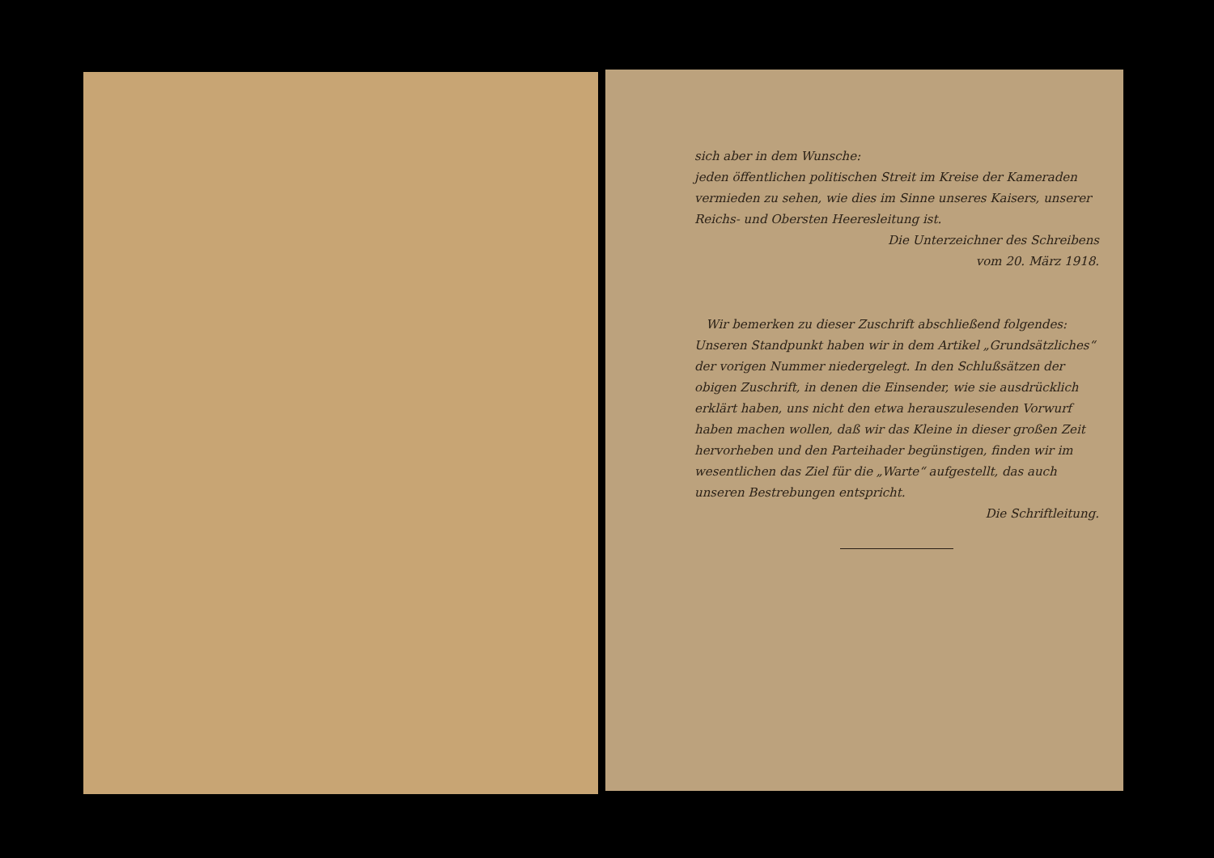sich aber in dem Wunsche:
jeden öffentlichen politischen Streit im Kreise der Kameraden vermieden zu sehen, wie dies im Sinne unseres Kaisers, unserer Reichs- und Obersten Heeresleitung ist.
Die Unterzeichner des Schreibens
vom 20. März 1918.
Wir bemerken zu dieser Zuschrift abschließend folgendes: Unseren Standpunkt haben wir in dem Artikel „Grundsätzliches“ der vorigen Nummer niedergelegt. In den Schlußsätzen der obigen Zuschrift, in denen die Einsender, wie sie ausdrücklich erklärt haben, uns nicht den etwa herauszulesenden Vorwurf haben machen wollen, daß wir das Kleine in dieser großen Zeit hervorheben und den Parteihader begünstigen, finden wir im wesentlichen das Ziel für die „Warte“ aufgestellt, das auch unseren Bestrebungen entspricht.
Die Schriftleitung.